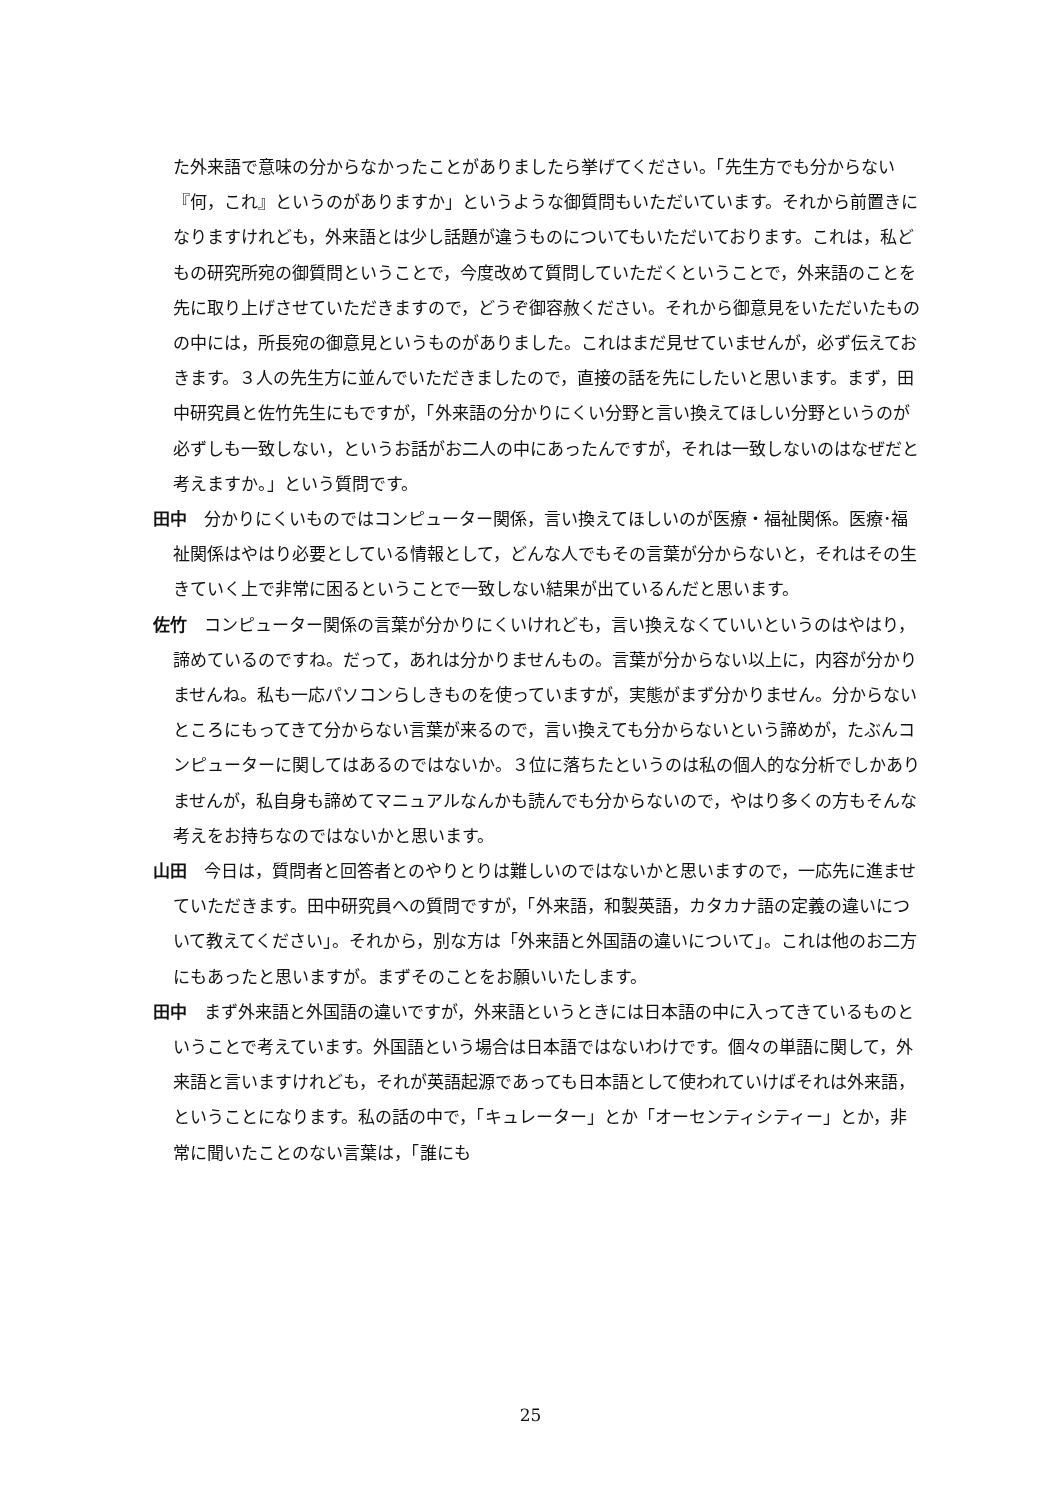た外来語で意味の分からなかったことがありましたら挙げてください。「先生方でも分からない『何，これ』というのがありますか」というような御質問もいただいています。それから前置きになりますけれども，外来語とは少し話題が違うものについてもいただいております。これは，私どもの研究所宛の御質問ということで，今度改めて質問していただくということで，外来語のことを先に取り上げさせていただきますので，どうぞ御容赦ください。それから御意見をいただいたものの中には，所長宛の御意見というものがありました。これはまだ見せていませんが，必ず伝えておきます。３人の先生方に並んでいただきましたので，直接の話を先にしたいと思います。まず，田中研究員と佐竹先生にもですが，「外来語の分かりにくい分野と言い換えてほしい分野というのが必ずしも一致しない，というお話がお二人の中にあったんですが，それは一致しないのはなぜだと考えますか。」という質問です。
田中　分かりにくいものではコンピューター関係，言い換えてほしいのが医療・福祉関係。医療･福祉関係はやはり必要としている情報として，どんな人でもその言葉が分からないと，それはその生きていく上で非常に困るということで一致しない結果が出ているんだと思います。
佐竹　コンピューター関係の言葉が分かりにくいけれども，言い換えなくていいというのはやはり，諦めているのですね。だって，あれは分かりませんもの。言葉が分からない以上に，内容が分かりませんね。私も一応パソコンらしきものを使っていますが，実態がまず分かりません。分からないところにもってきて分からない言葉が来るので，言い換えても分からないという諦めが，たぶんコンピューターに関してはあるのではないか。３位に落ちたというのは私の個人的な分析でしかありませんが，私自身も諦めてマニュアルなんかも読んでも分からないので，やはり多くの方もそんな考えをお持ちなのではないかと思います。
山田　今日は，質問者と回答者とのやりとりは難しいのではないかと思いますので，一応先に進ませていただきます。田中研究員への質問ですが，「外来語，和製英語，カタカナ語の定義の違いについて教えてください」。それから，別な方は「外来語と外国語の違いについて」。これは他のお二方にもあったと思いますが。まずそのことをお願いいたします。
田中　まず外来語と外国語の違いですが，外来語というときには日本語の中に入ってきているものということで考えています。外国語という場合は日本語ではないわけです。個々の単語に関して，外来語と言いますけれども，それが英語起源であっても日本語として使われていけばそれは外来語，ということになります。私の話の中で，「キュレーター」とか「オーセンティシティー」とか，非常に聞いたことのない言葉は，「誰にも
25